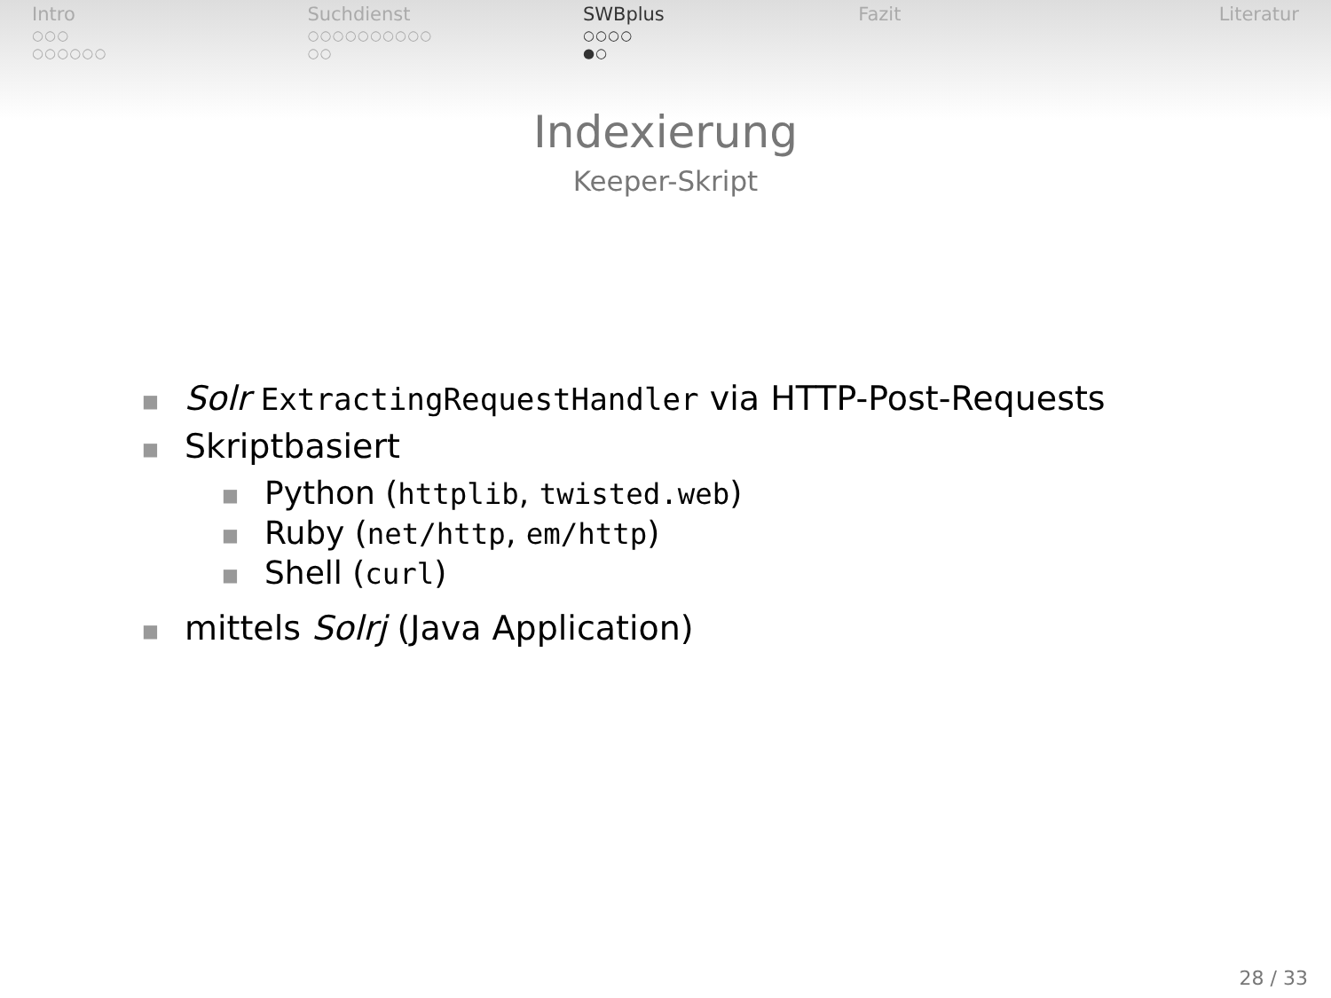Intro
○○○
○○○○○○
Suchdienst
○○○○○○○○○○
○○
SWBplus
○○○○
●○
Fazit Literatur
Indexierung
Keeper-Skript
■ Solr ExtractingRequestHandler via HTTP-Post-Requests
■ Skriptbasiert
■ Python (httplib, twisted.web)
■ Ruby (net/http, em/http)
■ Shell (curl)
■ mittels Solrj (Java Application)
28 / 33